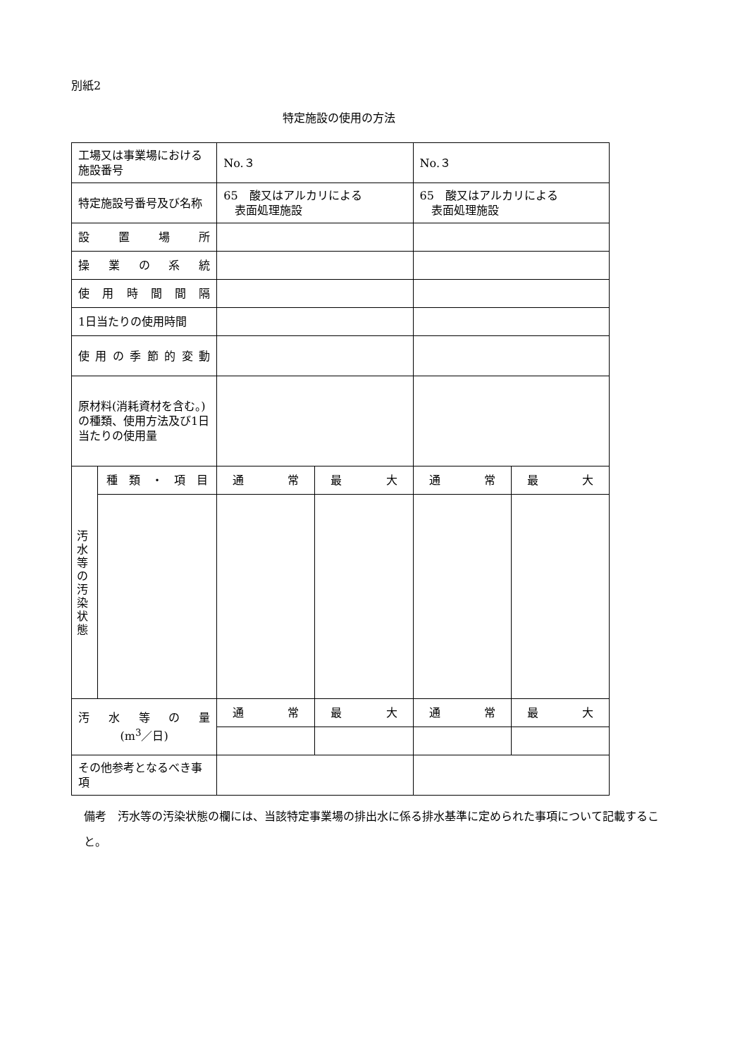別紙2
特定施設の使用の方法
| 工場又は事業場における施設番号 | | No.３ | | No.３ | |
| 特定施設号番号及び名称 | | 65 酸又はアルカリによる 表面処理施設 | | 65 酸又はアルカリによる 表面処理施設 | |
| 設 置 場 所 | | | | | |
| 操 業 の 系 統 | | | | | |
| 使 用 時 間 間 隔 | | | | | |
| 1日当たりの使用時間 | | | | | |
| 使 用 の 季 節 的 変 動 | | | | | |
| 原材料(消耗資材を含む。)の種類、使用方法及び1日当たりの使用量 | | | | | |
| 汚 水 等 の 汚 染 状 態 | 種 類 ・ 項 目 | 通 常 | 最 大 | 通 常 | 最 大 |
| 汚 水 等 の 量 (m<sup>3</sup>／日) | | 通 常 | 最 大 | 通 常 | 最 大 |
| その他参考となるべき事項 | | | | | |
備考　汚水等の汚染状態の欄には、当該特定事業場の排出水に係る排水基準に定められた事項について記載すること。